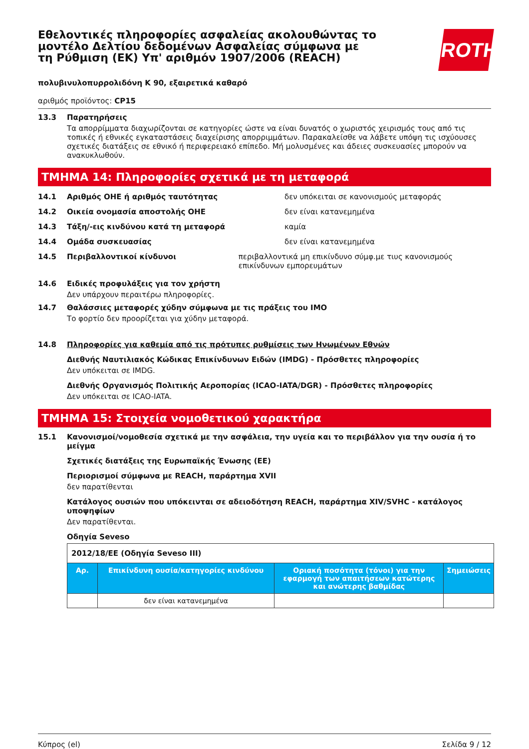ROTH
Εθελοντικές πληροφορίες ασφαλείας ακολουθώντας το μοντέλο Δελτίου δεδομένων Ασφαλείας σύμφωνα με τη Ρύθμιση (ΕΚ) Υπ' αριθμόν 1907/2006 (REACH)
πολυβινυλοπυρρολιδόνη K 90, εξαιρετικά καθαρό
αριθμός προϊόντος: CP15
13.3 Παρατηρήσεις
Τα απορρίμματα διαχωρίζονται σε κατηγορίες ώστε να είναι δυνατός ο χωριστός χειρισμός τους από τις τοπικές ή εθνικές εγκαταστάσεις διαχείρισης απορριμμάτων. Παρακαλείσθε να λάβετε υπόψη τις ισχύουσες σχετικές διατάξεις σε εθνικό ή περιφερειακό επίπεδο. Μή μολυσμένες και άδειες συσκευασίες μπορούν να ανακυκλωθούν.
ΤΜΗΜΑ 14: Πληροφορίες σχετικά με τη μεταφορά
14.1 Αριθμός ΟΗΕ ή αριθμός ταυτότητας δεν υπόκειται σε κανονισμούς μεταφοράς
14.2 Οικεία ονομασία αποστολής ΟΗΕ δεν είναι κατανεμημένα
14.3 Τάξη/-εις κινδύνου κατά τη μεταφορά καμία
14.4 Ομάδα συσκευασίας δεν είναι κατανεμημένα
14.5 Περιβαλλοντικοί κίνδυνοι περιβαλλοντικά μη επικίνδυνο σύμφ.με τιυς κανονισμούς επικίνδυνων εμπορευμάτων
14.6 Ειδικές προφυλάξεις για τον χρήστη
Δεν υπάρχουν περαιτέρω πληροφορίες.
14.7 Θαλάσσιες μεταφορές χύδην σύμφωνα με τις πράξεις του IMO
Το φορτίο δεν προορίζεται για χύδην μεταφορά.
14.8 Πληροφορίες για καθεμία από τις πρότυπες ρυθμίσεις των Ηνωμένων Εθνών
Διεθνής Ναυτιλιακός Κώδικας Επικίνδυνων Ειδών (IMDG) - Πρόσθετες πληροφορίες
Δεν υπόκειται σε IMDG.
Διεθνής Οργανισμός Πολιτικής Αεροπορίας (ICAO-IATA/DGR) - Πρόσθετες πληροφορίες
Δεν υπόκειται σε ICAO-IATA.
ΤΜΗΜΑ 15: Στοιχεία νομοθετικού χαρακτήρα
15.1 Κανονισμοί/νομοθεσία σχετικά με την ασφάλεια, την υγεία και το περιβάλλον για την ουσία ή το μείγμα
Σχετικές διατάξεις της Ευρωπαϊκής Ένωσης (ΕΕ)
Περιορισμοί σύμφωνα με REACH, παράρτημα XVII
δεν παρατίθενται
Κατάλογος ουσιών που υπόκεινται σε αδειοδότηση REACH, παράρτημα XIV/SVHC - κατάλογος υποψηφίων
Δεν παρατίθενται.
Οδηγία Seveso
| 2012/18/ΕΕ (Οδηγία Seveso III) | | | |
| Αρ. | Επικίνδυνη ουσία/κατηγορίες κινδύνου | Οριακή ποσότητα (τόνοι) για την εφαρμογή των απαιτήσεων κατώτερης και ανώτερης βαθμίδας | Σημειώσεις |
| | δεν είναι κατανεμημένα | | |
Κύπρος (el) Σελίδα 9 / 12